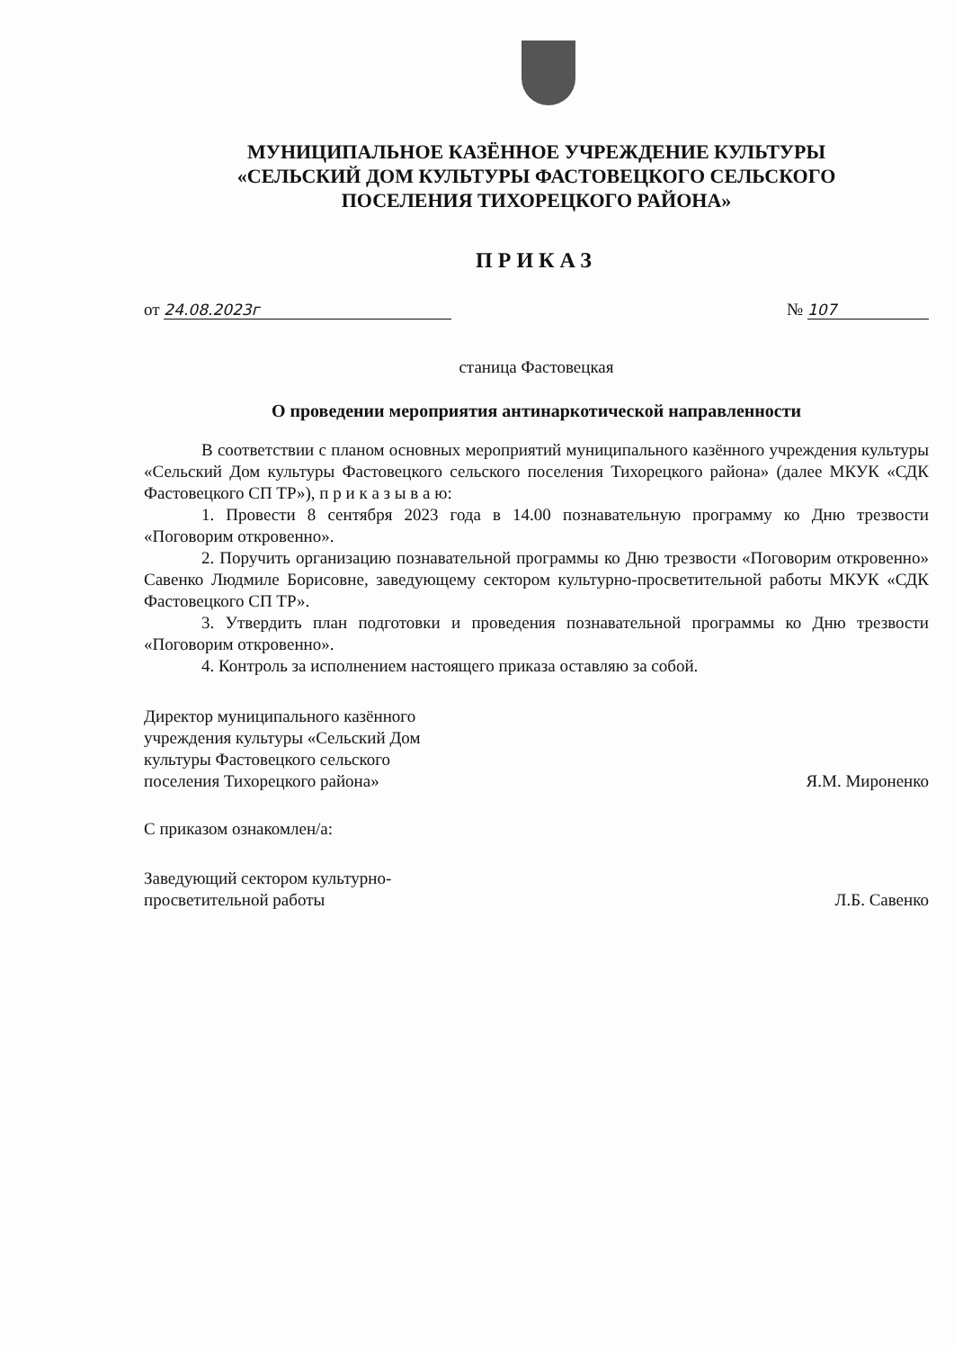МУНИЦИПАЛЬНОЕ КАЗЁННОЕ УЧРЕЖДЕНИЕ КУЛЬТУРЫ
«СЕЛЬСКИЙ ДОМ КУЛЬТУРЫ ФАСТОВЕЦКОГО СЕЛЬСКОГО
ПОСЕЛЕНИЯ ТИХОРЕЦКОГО РАЙОНА»
ПРИКАЗ
от 24.08.2023г № 107
станица Фастовецкая
О проведении мероприятия антинаркотической направленности
В соответствии с планом основных мероприятий муниципального казённого учреждения культуры «Сельский Дом культуры Фастовецкого сельского поселения Тихорецкого района» (далее МКУК «СДК Фастовецкого СП ТР»), п р и к а з ы в а ю:
1. Провести 8 сентября 2023 года в 14.00 познавательную программу ко Дню трезвости «Поговорим откровенно».
2. Поручить организацию познавательной программы ко Дню трезвости «Поговорим откровенно» Савенко Людмиле Борисовне, заведующему сектором культурно-просветительной работы МКУК «СДК Фастовецкого СП ТР».
3. Утвердить план подготовки и проведения познавательной программы ко Дню трезвости «Поговорим откровенно».
4. Контроль за исполнением настоящего приказа оставляю за собой.
Директор муниципального казённого
учреждения культуры «Сельский Дом
культуры Фастовецкого сельского
поселения Тихорецкого района»
Я.М. Мироненко
С приказом ознакомлен/а:
Заведующий сектором культурно-
просветительной работы
Л.Б. Савенко